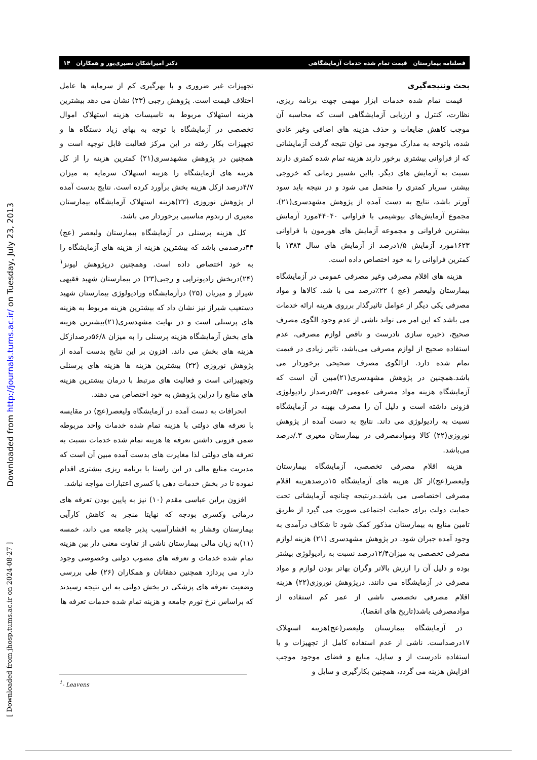Downloaded from http://journals.tums.ac.ir/ on Tuesday, July 23, 2013
[ Downloaded from jhosp.tums.ac.ir on 2024-08-27 ]
فصلنامه بیمارستان قیمت تمام شده خدمات آزمایشگاهی دکتر امیراشکان نصیری‌پور و همکاران ۱۴
بحث ونتیجه‌گیری
قیمت تمام شده خدمات ابزار مهمی جهت برنامه ریزی، نظارت، کنترل و ارزیابی آزمایشگاهی است که محاسبه آن موجب کاهش ضایعات و حذف هزینه های اضافی وغیر عادی شده، باتوجه به مدارک موجود می توان نتیجه گرفت آزمایشاتی که از فراوانی بیشتری برخور دارند هزینه تمام شده کمتری دارند نسبت به آزمایش های دیگر. بااین تفسیر زمانی که خروجی بیشتر، سربار کمتری را متحمل می شود و در نتیجه باید سود آورتر باشد، نتایج به دست آمده از پژوهش مشهدسری(۲۱). مجموع آزمایش‌های بیوشیمی با فراوانی ۴۴۰۴۰مورد آزمایش بیشترین فراوانی و مجموعه آزمایش های هورمون با فراوانی ۱۶۲۳مورد آزمایش ۱/۵درصد از آزمایش های سال ۱۳۸۴ با کمترین فراوانی را به خود اختصاص داده است.
هزینه های اقلام مصرفی وغیر مصرفی عمومی در آزمایشگاه بیمارستان ولیعصر (عج ) ۲۲٪درصد می با شد. کالاها و مواد مصرفی یکی دیگر از عوامل تاثیرگذار برروی هزینه ارائه خدمات می باشد که این امر می تواند ناشی از عدم وجود الگوی مصرف صحیح، ذخیره سازی نادرست و ناقص لوازم مصرفی، عدم استفاده صحیح از لوازم مصرفی می‌باشد، تاثیر زیادی در قیمت تمام شده دارد. ازالگوی مصرف صحیحی برخوردار می باشد.همچنین در پژوهش مشهدسری(۲۱)مبین آن است که آزمایشگاه هزینه مواد مصرفی عمومی ۵/۲درصداز رادیولوژی فزونی داشته است و دلیل آن را مصرف بهینه در آزمایشگاه نسبت به رادیولوژی می داند. نتایج به دست آمده از پژوهش نوروزی(۲۲) کالا وموادمصرفی در بیمارستان معیری ۳./درصد می‌باشد.
هزینه اقلام مصرفی تخصصی، آزمایشگاه بیمارستان ولیعصر(عج)از کل هزینه های آزمایشگاه ۱۵درصدهزینه اقلام مصرفی اختصاصی می باشد.درنتیجه چنانچه آزمایشاتی تحت حمایت دولت برای حمایت اجتماعی صورت می گیرد از طریق تامین منابع به بیمارستان مذکور کمک شود تا شکاف درآمدی به وجود آمده جبران شود. در پژوهش مشهدسری (۲۱) هزینه لوازم مصرفی تخصصی به میزان۱۲/۴درصد نسبت به رادیولوژی بیشتر بوده و دلیل آن را ارزش بالاتر وگران بهاتر بودن لوازم و مواد مصرفی در آزمایشگاه می دانند. درپژوهش نوروزی(۲۲) هزینه اقلام مصرفی تخصصی ناشی از عمر کم استفاده از موادمصرفی باشد(تاریخ های انقضا).
در آزمایشگاه بیمارستان ولیعصر(عج)هزینه استهلاک ۱۷درصداست. ناشی از عدم استفاده کامل از تجهیزات و یا استفاده نادرست از و سایل، منابع و فضای موجود موجب افزایش هزینه می گردد، همچنین بکارگیری و سایل و
تجهیزات غیر ضروری و با بهرگیری کم از سرمایه ها عامل اختلاف قیمت است. پژوهش رجبی (۲۳) نشان می دهد بیشترین هزینه استهلاک مربوط به تاسیسات هزینه استهلاک اموال تخصصی در آزمایشگاه با توجه به بهای زیاد دستگاه ها و تجهیزات بکار رفته در این مرکز فعالیت قابل توجیه است و همچنین در پژوهش مشهدسری(۲۱) کمترین هزینه را از کل هزینه های آزمایشگاه را هزینه استهلاک سرمایه به میزان ۴/۷درصد ازکل هزینه بخش برآورد کرده است. نتایج بدست آمده از پژوهش نوروزی (۲۲)هزینه استهلاک آزمایشگاه بیمارستان معیری از رندوم مناسبی برخوردار می باشد.
کل هزینه پرسنلی در آزمایشگاه بیمارستان ولیعصر (عج) ۴۴درصدمی باشد که بیشترین هزینه از هزینه های آزمایشگاه را به خود اختصاص داده است. وهمچنین درپژوهش لیونز<sup>۱</sup> (۲۴)دربخش رادیوتراپی و رجبی(۲۳) در بیمارستان شهید فقیهی شیراز و میریان (۲۵) درآزمایشگاه وراديولوژی بیمارستان شهید دستغیب شیراز نیز نشان داد که بیشترین هزینه مربوط به هزینه های پرسنلی است و در نهایت مشهدسری(۲۱)بیشترین هزینه های بخش آزمایشگاه هزینه پرسنلی را به میزان ۵۶/۸درصدازکل هزینه های بخش می داند. افزون بر این نتایج بدست آمده از پژوهش نوروزی (۲۲) بیشترین هزینه ها هزینه های پرسنلی وتجهیزاتی است و فعالیت های مرتبط با درمان بیشترین هزینه های منابع را دراین پژوهش به خود اختصاص می دهند.
انحرافات به دست آمده در آزمایشگاه ولیعصر(عج) در مقایسه با تعرفه های دولتی با هزینه تمام شده خدمات واحد مربوطه ضمن فزونی داشتن تعرفه ها هزینه تمام شده خدمات نسبت به تعرفه های دولتی لذا مغایرت های بدست آمده مبین آن است که مدیریت منابع مالی در این راستا با برنامه ریزی بیشتری اقدام نموده تا در بخش خدمات دهی با کسری اعتبارات مواجه نباشد.
افزون براین عباسی مقدم (۱۰) نیز به پایین بودن تعرفه های درمانی وکسری بودجه که نهایتا منجر به کاهش کارآیی بیمارستان وفشار به اقشارآسیب پذیر جامعه می داند، خمسه (۱۱)به زیان مالی بیمارستان ناشی از تفاوت معنی دار بین هزینه تمام شده خدمات و تعرفه های مصوب دولتی وخصوصی وجود دارد می پردازد همچنین دهقانان و همکاران (۲۶) طی بررسی وضعیت تعرفه های پزشکی در بخش دولتی به این نتیجه رسیدند که براساس نرخ تورم جامعه و هزینه تمام شده خدمات تعرفه ها
<sup>1</sup>- Leavens